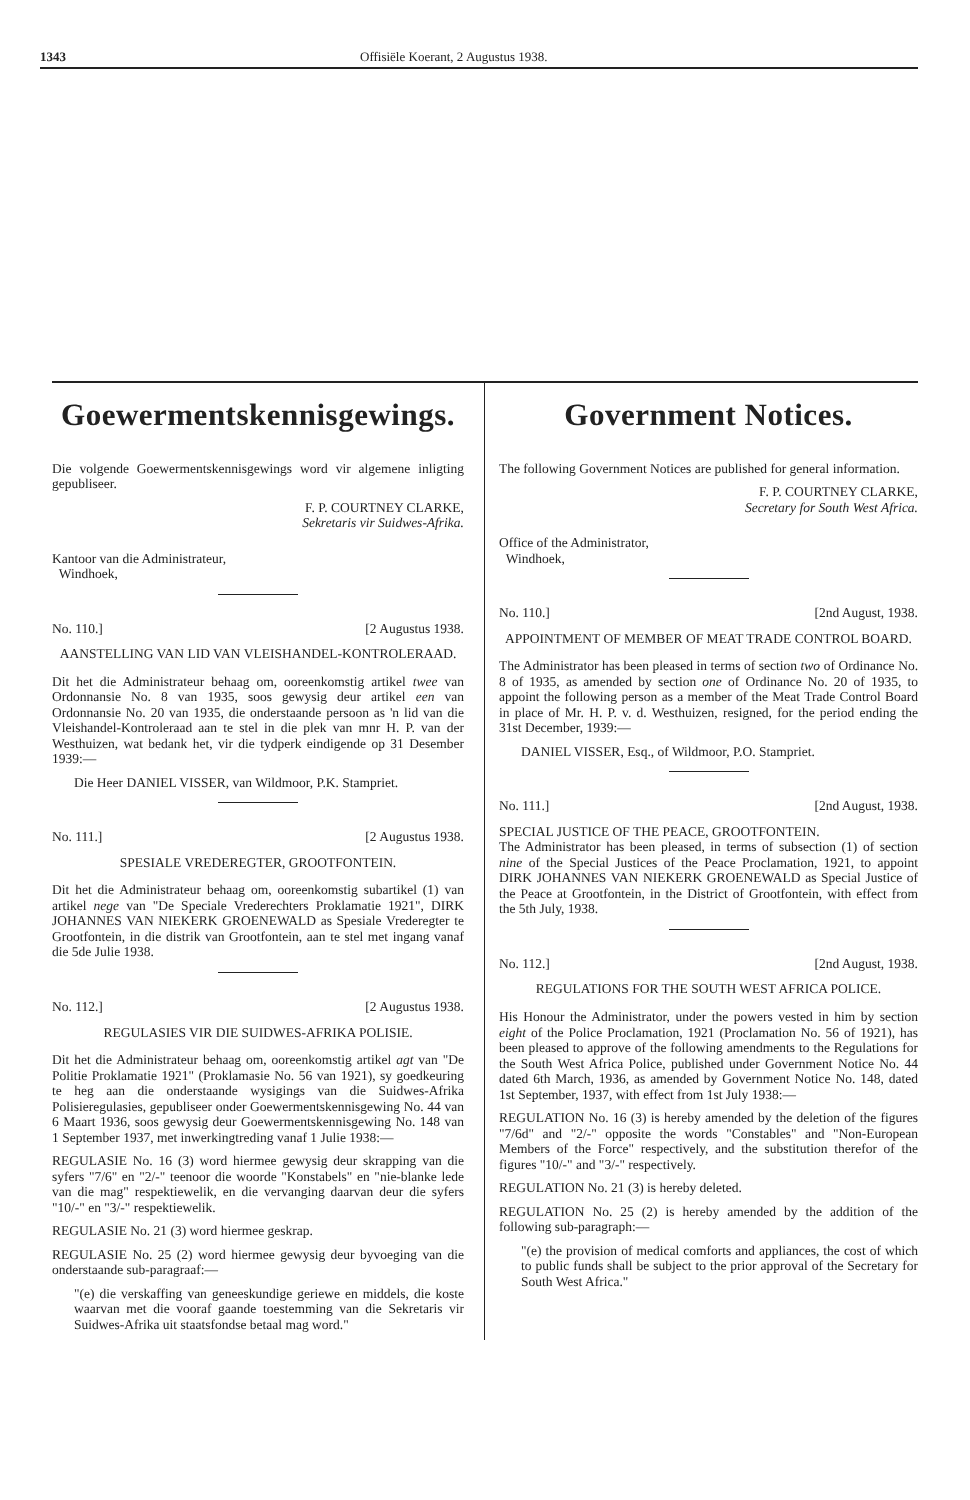1343 Offisiële Koerant, 2 Augustus 1938.
Goewermentskennisgewings.
Die volgende Goewermentskennisgewings word vir algemene inligting gepubliseer.
F. P. COURTNEY CLARKE,
Sekretaris vir Suidwes-Afrika.
Kantoor van die Administrateur,
Windhoek,
No. 110.] [2 Augustus 1938.
AANSTELLING VAN LID VAN VLEISHANDEL-KONTROLERAAD.
Dit het die Administrateur behaag om, ooreenkomstig artikel twee van Ordonnansie No. 8 van 1935, soos gewysig deur artikel een van Ordonnansie No. 20 van 1935, die onderstaande persoon as 'n lid van die Vleishandel-Kontroleraad aan te stel in die plek van mnr H. P. van der Westhuizen, wat bedank het, vir die tydperk eindigende op 31 Desember 1939:—
Die Heer DANIEL VISSER, van Wildmoor, P.K. Stampriet.
No. 111.] [2 Augustus 1938.
SPESIALE VREDEREGTER, GROOTFONTEIN.
Dit het die Administrateur behaag om, ooreenkomstig subartikel (1) van artikel nege van "De Speciale Vrederechters Proklamatie 1921", DIRK JOHANNES VAN NIEKERK GROENEWALD as Spesiale Vrederegter te Grootfontein, in die distrik van Grootfontein, aan te stel met ingang vanaf die 5de Julie 1938.
No. 112.] [2 Augustus 1938.
REGULASIES VIR DIE SUIDWES-AFRIKA POLISIE.
Dit het die Administrateur behaag om, ooreenkomstig artikel agt van "De Politie Proklamatie 1921" (Proklamasie No. 56 van 1921), sy goedkeuring te heg aan die onderstaande wysigings van die Suidwes-Afrika Polisieregulasies, gepubliseer onder Goewermentskennisgewing No. 44 van 6 Maart 1936, soos gewysig deur Goewermentskennisgewing No. 148 van 1 September 1937, met inwerkingtreding vanaf 1 Julie 1938:—
REGULASIE No. 16 (3) word hiermee gewysig deur skrapping van die syfers "7/6" en "2/-" teenoor die woorde "Konstabels" en "nie-blanke lede van die mag" respektiewelik, en die vervanging daarvan deur die syfers "10/-" en "3/-" respektiewelik.
REGULASIE No. 21 (3) word hiermee geskrap.
REGULASIE No. 25 (2) word hiermee gewysig deur byvoeging van die onderstaande sub-paragraaf:—
"(e) die verskaffing van geneeskundige geriewe en middels, die koste waarvan met die vooraf gaande toestemming van die Sekretaris vir Suidwes-Afrika uit staatsfondse betaal mag word."
Government Notices.
The following Government Notices are published for general information.
F. P. COURTNEY CLARKE,
Secretary for South West Africa.
Office of the Administrator,
Windhoek,
No. 110.] [2nd August, 1938.
APPOINTMENT OF MEMBER OF MEAT TRADE CONTROL BOARD.
The Administrator has been pleased in terms of section two of Ordinance No. 8 of 1935, as amended by section one of Ordinance No. 20 of 1935, to appoint the following person as a member of the Meat Trade Control Board in place of Mr. H. P. v. d. Westhuizen, resigned, for the period ending the 31st December, 1939:—
DANIEL VISSER, Esq., of Wildmoor, P.O. Stampriet.
No. 111.] [2nd August, 1938.
SPECIAL JUSTICE OF THE PEACE, GROOTFONTEIN.
The Administrator has been pleased, in terms of subsection (1) of section nine of the Special Justices of the Peace Proclamation, 1921, to appoint DIRK JOHANNES VAN NIEKERK GROENEWALD as Special Justice of the Peace at Grootfontein, in the District of Grootfontein, with effect from the 5th July, 1938.
No. 112.] [2nd August, 1938.
REGULATIONS FOR THE SOUTH WEST AFRICA POLICE.
His Honour the Administrator, under the powers vested in him by section eight of the Police Proclamation, 1921 (Proclamation No. 56 of 1921), has been pleased to approve of the following amendments to the Regulations for the South West Africa Police, published under Government Notice No. 44 dated 6th March, 1936, as amended by Government Notice No. 148, dated 1st September, 1937, with effect from 1st July 1938:—
REGULATION No. 16 (3) is hereby amended by the deletion of the figures "7/6d" and "2/-" opposite the words "Constables" and "Non-European Members of the Force" respectively, and the substitution therefor of the figures "10/-" and "3/-" respectively.
REGULATION No. 21 (3) is hereby deleted.
REGULATION No. 25 (2) is hereby amended by the addition of the following sub-paragraph:—
"(e) the provision of medical comforts and appliances, the cost of which to public funds shall be subject to the prior approval of the Secretary for South West Africa."